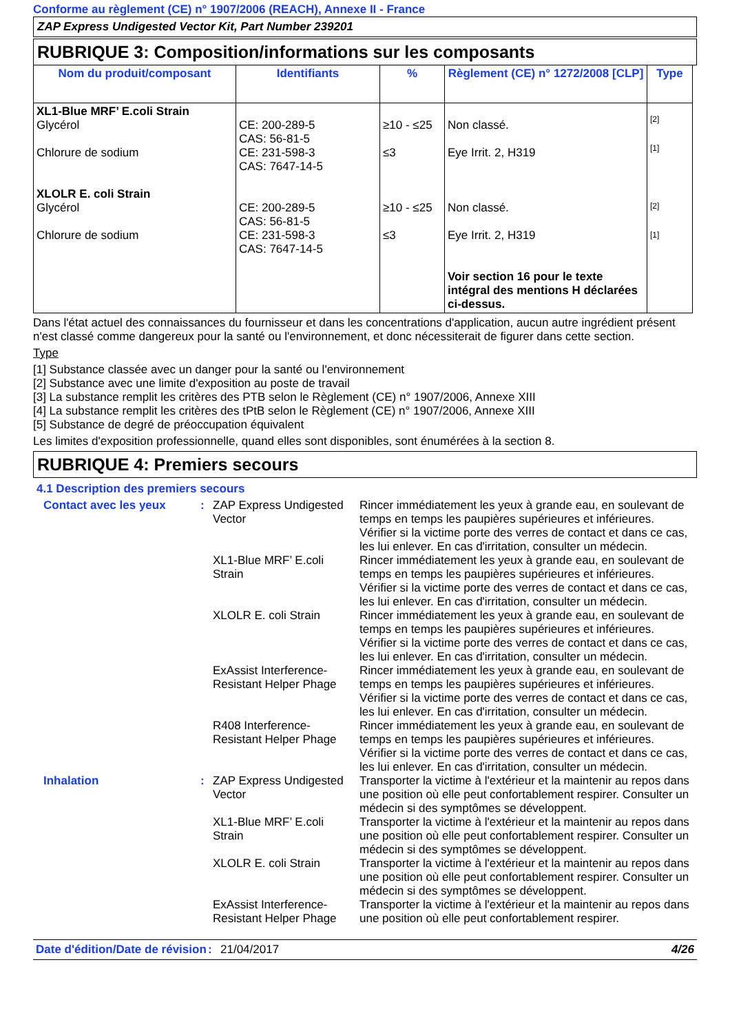Conforme au règlement (CE) n° 1907/2006 (REACH), Annexe II - France
ZAP Express Undigested Vector Kit, Part Number 239201
RUBRIQUE 3: Composition/informations sur les composants
| Nom du produit/composant | Identifiants | % | Règlement (CE) n° 1272/2008 [CLP] | Type |
| --- | --- | --- | --- | --- |
| XL1-Blue MRF’ E.coli Strain Glycérol Chlorure de sodium XLOLR E. coli Strain Glycérol Chlorure de sodium | CE: 200-289-5 CAS: 56-81-5 CE: 231-598-3 CAS: 7647-14-5 CE: 200-289-5 CAS: 56-81-5 CE: 231-598-3 CAS: 7647-14-5 | ≥10 - ≤25 ≤3 ≥10 - ≤25 ≤3 | Non classé. Eye Irrit. 2, H319 Non classé. Eye Irrit. 2, H319 Voir section 16 pour le texte intégral des mentions H déclarées ci-dessus. | [2] [1] [2] [1] |
Dans l'état actuel des connaissances du fournisseur et dans les concentrations d'application, aucun autre ingrédient présent n'est classé comme dangereux pour la santé ou l'environnement, et donc nécessiterait de figurer dans cette section.
Type
[1] Substance classée avec un danger pour la santé ou l'environnement
[2] Substance avec une limite d'exposition au poste de travail
[3] La substance remplit les critères des PTB selon le Règlement (CE) n° 1907/2006, Annexe XIII
[4] La substance remplit les critères des tPtB selon le Règlement (CE) n° 1907/2006, Annexe XIII
[5] Substance de degré de préoccupation équivalent
Les limites d'exposition professionnelle, quand elles sont disponibles, sont énumérées à la section 8.
RUBRIQUE 4: Premiers secours
4.1 Description des premiers secours
| Contact avec les yeux | : | ZAP Express Undigested Vector | Rincer immédiatement les yeux à grande eau, en soulevant de temps en temps les paupières supérieures et inférieures. Vérifier si la victime porte des verres de contact et dans ce cas, les lui enlever. En cas d'irritation, consulter un médecin. |
| | | XL1-Blue MRF’ E.coli Strain | Rincer immédiatement les yeux à grande eau, en soulevant de temps en temps les paupières supérieures et inférieures. Vérifier si la victime porte des verres de contact et dans ce cas, les lui enlever. En cas d'irritation, consulter un médecin. |
| | | XLOLR E. coli Strain | Rincer immédiatement les yeux à grande eau, en soulevant de temps en temps les paupières supérieures et inférieures. Vérifier si la victime porte des verres de contact et dans ce cas, les lui enlever. En cas d'irritation, consulter un médecin. |
| | | ExAssist Interference-Resistant Helper Phage | Rincer immédiatement les yeux à grande eau, en soulevant de temps en temps les paupières supérieures et inférieures. Vérifier si la victime porte des verres de contact et dans ce cas, les lui enlever. En cas d'irritation, consulter un médecin. |
| | | R408 Interference-Resistant Helper Phage | Rincer immédiatement les yeux à grande eau, en soulevant de temps en temps les paupières supérieures et inférieures. Vérifier si la victime porte des verres de contact et dans ce cas, les lui enlever. En cas d'irritation, consulter un médecin. |
| Inhalation | : | ZAP Express Undigested Vector | Transporter la victime à l'extérieur et la maintenir au repos dans une position où elle peut confortablement respirer. Consulter un médecin si des symptômes se développent. |
| | | XL1-Blue MRF’ E.coli Strain | Transporter la victime à l'extérieur et la maintenir au repos dans une position où elle peut confortablement respirer. Consulter un médecin si des symptômes se développent. |
| | | XLOLR E. coli Strain | Transporter la victime à l'extérieur et la maintenir au repos dans une position où elle peut confortablement respirer. Consulter un médecin si des symptômes se développent. |
| | | ExAssist Interference-Resistant Helper Phage | Transporter la victime à l'extérieur et la maintenir au repos dans une position où elle peut confortablement respirer. |
Date d'édition/Date de révision
: 21/04/2017 4/26